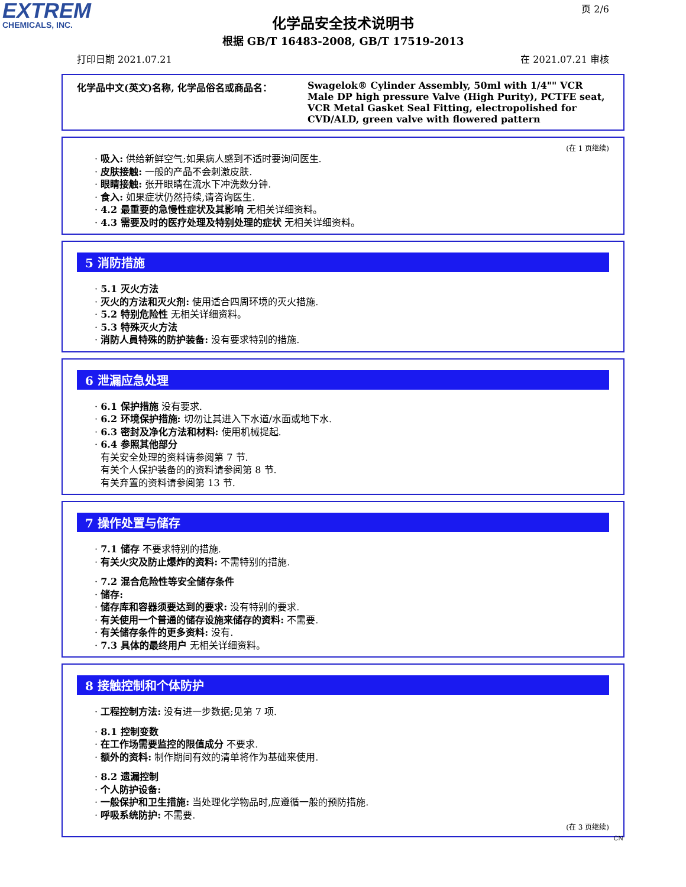EXTREM
CHEMICALS, INC.
页 2/6
化学品安全技术说明书
根据 GB/T 16483-2008, GB/T 17519-2013
打印日期 2021.07.21 在 2021.07.21 审核
化学品中文(英文)名称, 化学品俗名或商品名： Swagelok® Cylinder Assembly, 50ml with 1/4"" VCR Male DP high pressure Valve (High Purity), PCTFE seat, VCR Metal Gasket Seal Fitting, electropolished for CVD/ALD, green valve with flowered pattern
(在 1 页继续)
· 吸入: 供给新鲜空气;如果病人感到不适时要询问医生.
· 皮肤接触: 一般的产品不会刺激皮肤.
· 眼睛接触: 张开眼睛在流水下冲洗数分钟.
· 食入: 如果症状仍然持续,请咨询医生.
· 4.2 最重要的急慢性症状及其影响 无相关详细资料。
· 4.3 需要及时的医疗处理及特别处理的症状 无相关详细资料。
5 消防措施
· 5.1 灭火方法
· 灭火的方法和灭火剂: 使用适合四周环境的灭火措施.
· 5.2 特别危险性 无相关详细资料。
· 5.3 特殊灭火方法
· 消防人員特殊的防护装备: 没有要求特别的措施.
6 泄漏应急处理
· 6.1 保护措施 没有要求.
· 6.2 环境保护措施: 切勿让其进入下水道/水面或地下水.
· 6.3 密封及净化方法和材料: 使用机械提起.
· 6.4 参照其他部分
有关安全处理的资料请参阅第 7 节.
有关个人保护装备的的资料请参阅第 8 节.
有关弃置的资料请参阅第 13 节.
7 操作处置与储存
· 7.1 储存 不要求特别的措施.
· 有关火灾及防止爆炸的资料: 不需特别的措施.
· 7.2 混合危险性等安全储存条件
· 储存:
· 储存库和容器须要达到的要求: 没有特别的要求.
· 有关使用一个普通的储存设施来储存的资料: 不需要.
· 有关储存条件的更多资料: 没有.
· 7.3 具体的最终用户 无相关详细资料。
8 接触控制和个体防护
· 工程控制方法: 没有进一步数据;见第 7 项.
· 8.1 控制变数
· 在工作场需要监控的限值成分 不要求.
· 额外的资料: 制作期间有效的清单将作为基础来使用.
· 8.2 遗漏控制
· 个人防护设备:
· 一般保护和卫生措施: 当处理化学物品时,应遵循一般的预防措施.
· 呼吸系统防护: 不需要.
(在 3 页继续)
CN